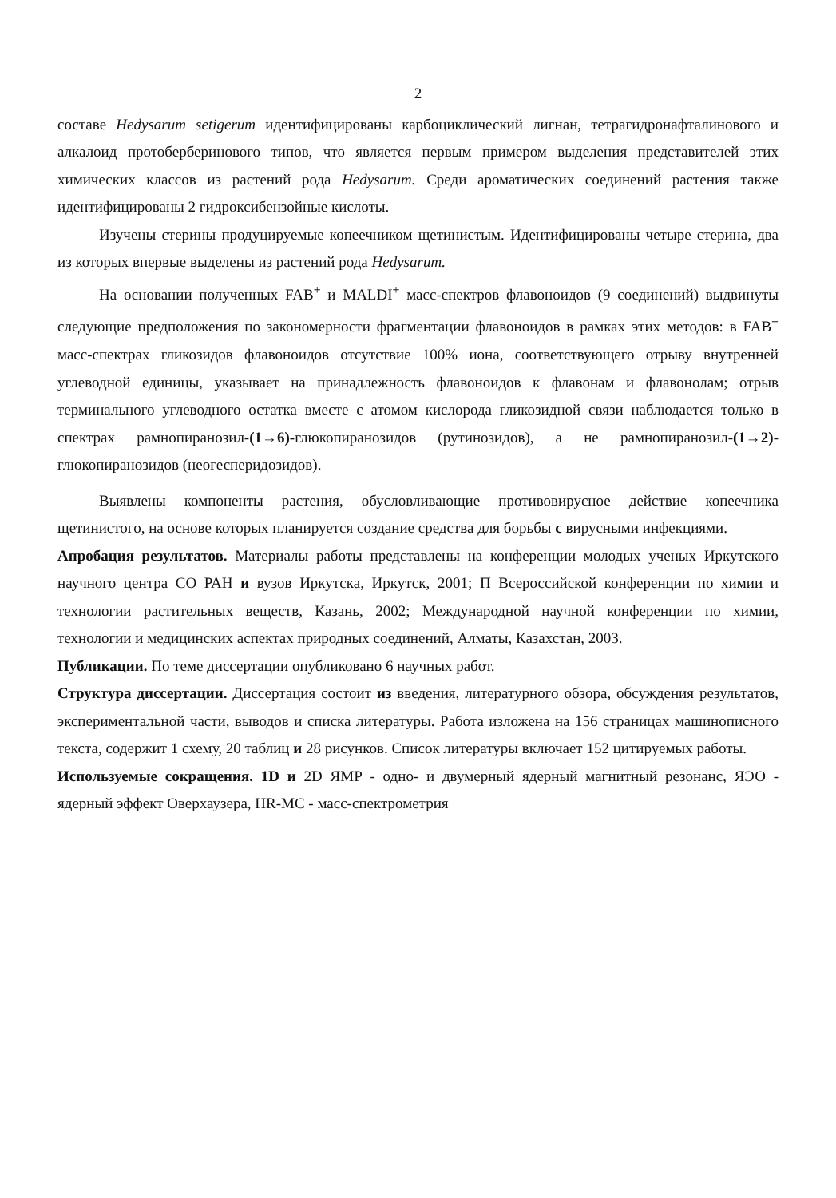2
составе Hedysarum setigerum идентифицированы карбоциклический лигнан, тетрагидронафталинового и алкалоид протоберберинового типов, что является первым примером выделения представителей этих химических классов из растений рода Hedysarum. Среди ароматических соединений растения также идентифицированы 2 гидроксибензойные кислоты.
Изучены стерины продуцируемые копеечником щетинистым. Идентифицированы четыре стерина, два из которых впервые выделены из растений рода Hedysarum.
На основании полученных FAB<sup>+</sup> и MALDI<sup>+</sup> масс-спектров флавоноидов (9 соединений) выдвинуты следующие предположения по закономерности фрагментации флавоноидов в рамках этих методов: в FAB<sup>+</sup> масс-спектрах гликозидов флавоноидов отсутствие 100% иона, соответствующего отрыву внутренней углеводной единицы, указывает на принадлежность флавоноидов к флавонам и флавонолам; отрыв терминального углеводного остатка вместе с атомом кислорода гликозидной связи наблюдается только в спектрах рамнопиранозил-(1→6)-глюкопиранозидов (рутинозидов), а не рамнопиранозил-(1→2)-глюкопиранозидов (неогесперидозидов).
Выявлены компоненты растения, обусловливающие противовирусное действие копеечника щетинистого, на основе которых планируется создание средства для борьбы с вирусными инфекциями.
Апробация результатов. Материалы работы представлены на конференции молодых ученых Иркутского научного центра СО РАН и вузов Иркутска, Иркутск, 2001; П Всероссийской конференции по химии и технологии растительных веществ, Казань, 2002; Международной научной конференции по химии, технологии и медицинских аспектах природных соединений, Алматы, Казахстан, 2003.
Публикации. По теме диссертации опубликовано 6 научных работ.
Структура диссертации. Диссертация состоит из введения, литературного обзора, обсуждения результатов, экспериментальной части, выводов и списка литературы. Работа изложена на 156 страницах машинописного текста, содержит 1 схему, 20 таблиц и 28 рисунков. Список литературы включает 152 цитируемых работы.
Используемые сокращения. 1D и 2D ЯМР - одно- и двумерный ядерный магнитный резонанс, ЯЭО - ядерный эффект Оверхаузера, HR-MC - масс-спектрометрия